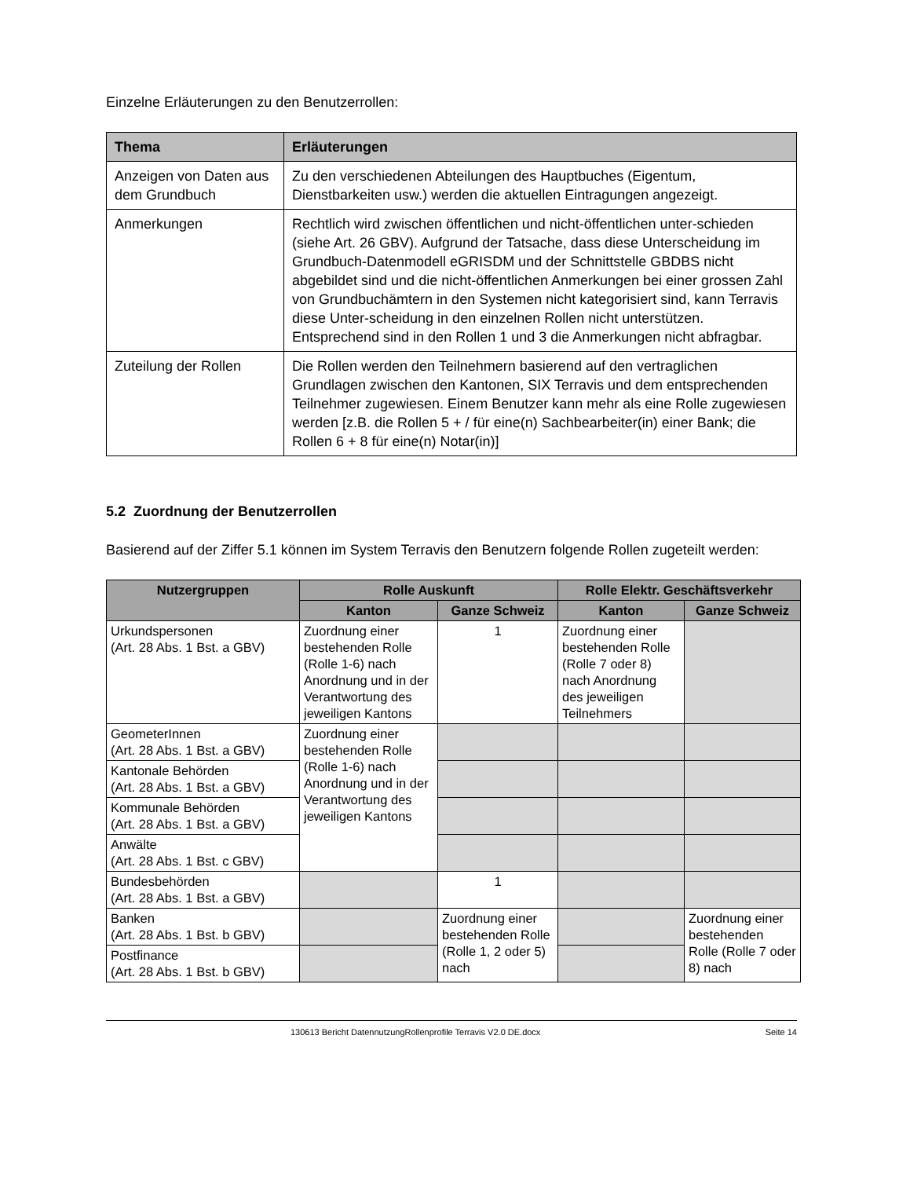Einzelne Erläuterungen zu den Benutzerrollen:
| Thema | Erläuterungen |
| --- | --- |
| Anzeigen von Daten aus dem Grundbuch | Zu den verschiedenen Abteilungen des Hauptbuches (Eigentum, Dienstbarkeiten usw.) werden die aktuellen Eintragungen angezeigt. |
| Anmerkungen | Rechtlich wird zwischen öffentlichen und nicht-öffentlichen unter-schieden (siehe Art. 26 GBV). Aufgrund der Tatsache, dass diese Unterscheidung im Grundbuch-Datenmodell eGRISDM und der Schnittstelle GBDBS nicht abgebildet sind und die nicht-öffentlichen Anmerkungen bei einer grossen Zahl von Grundbuchämtern in den Systemen nicht kategorisiert sind, kann Terravis diese Unter-scheidung in den einzelnen Rollen nicht unterstützen. Entsprechend sind in den Rollen 1 und 3 die Anmerkungen nicht abfragbar. |
| Zuteilung der Rollen | Die Rollen werden den Teilnehmern basierend auf den vertraglichen Grundlagen zwischen den Kantonen, SIX Terravis und dem entsprechenden Teilnehmer zugewiesen. Einem Benutzer kann mehr als eine Rolle zugewiesen werden [z.B. die Rollen 5 + / für eine(n) Sachbearbeiter(in) einer Bank; die Rollen 6 + 8 für eine(n) Notar(in)] |
5.2 Zuordnung der Benutzerrollen
Basierend auf der Ziffer 5.1 können im System Terravis den Benutzern folgende Rollen zugeteilt werden:
| Nutzergruppen | Rolle Auskunft | | Rolle Elektr. Geschäftsverkehr | |
| --- | --- | --- | --- | --- |
| | Kanton | Ganze Schweiz | Kanton | Ganze Schweiz |
| Urkundspersonen (Art. 28 Abs. 1 Bst. a GBV) | Zuordnung einer bestehenden Rolle (Rolle 1-6) nach Anordnung und in der Verantwortung des jeweiligen Kantons | 1 | Zuordnung einer bestehenden Rolle (Rolle 7 oder 8) nach Anordnung des jeweiligen Teilnehmers | |
| GeometerInnen (Art. 28 Abs. 1 Bst. a GBV) | Zuordnung einer bestehenden Rolle (Rolle 1-6) nach Anordnung und in der Verantwortung des jeweiligen Kantons | | | |
| Kantonale Behörden (Art. 28 Abs. 1 Bst. a GBV) | | | | |
| Kommunale Behörden (Art. 28 Abs. 1 Bst. a GBV) | | | | |
| Anwälte (Art. 28 Abs. 1 Bst. c GBV) | | | | |
| Bundesbehörden (Art. 28 Abs. 1 Bst. a GBV) | | 1 | | |
| Banken (Art. 28 Abs. 1 Bst. b GBV) | | Zuordnung einer bestehenden Rolle (Rolle 1, 2 oder 5) nach | | Zuordnung einer bestehenden Rolle (Rolle 7 oder 8) nach |
| Postfinance (Art. 28 Abs. 1 Bst. b GBV) | | | | |
130613 Bericht DatennutzungRollenprofile Terravis V2.0 DE.docx Seite 14